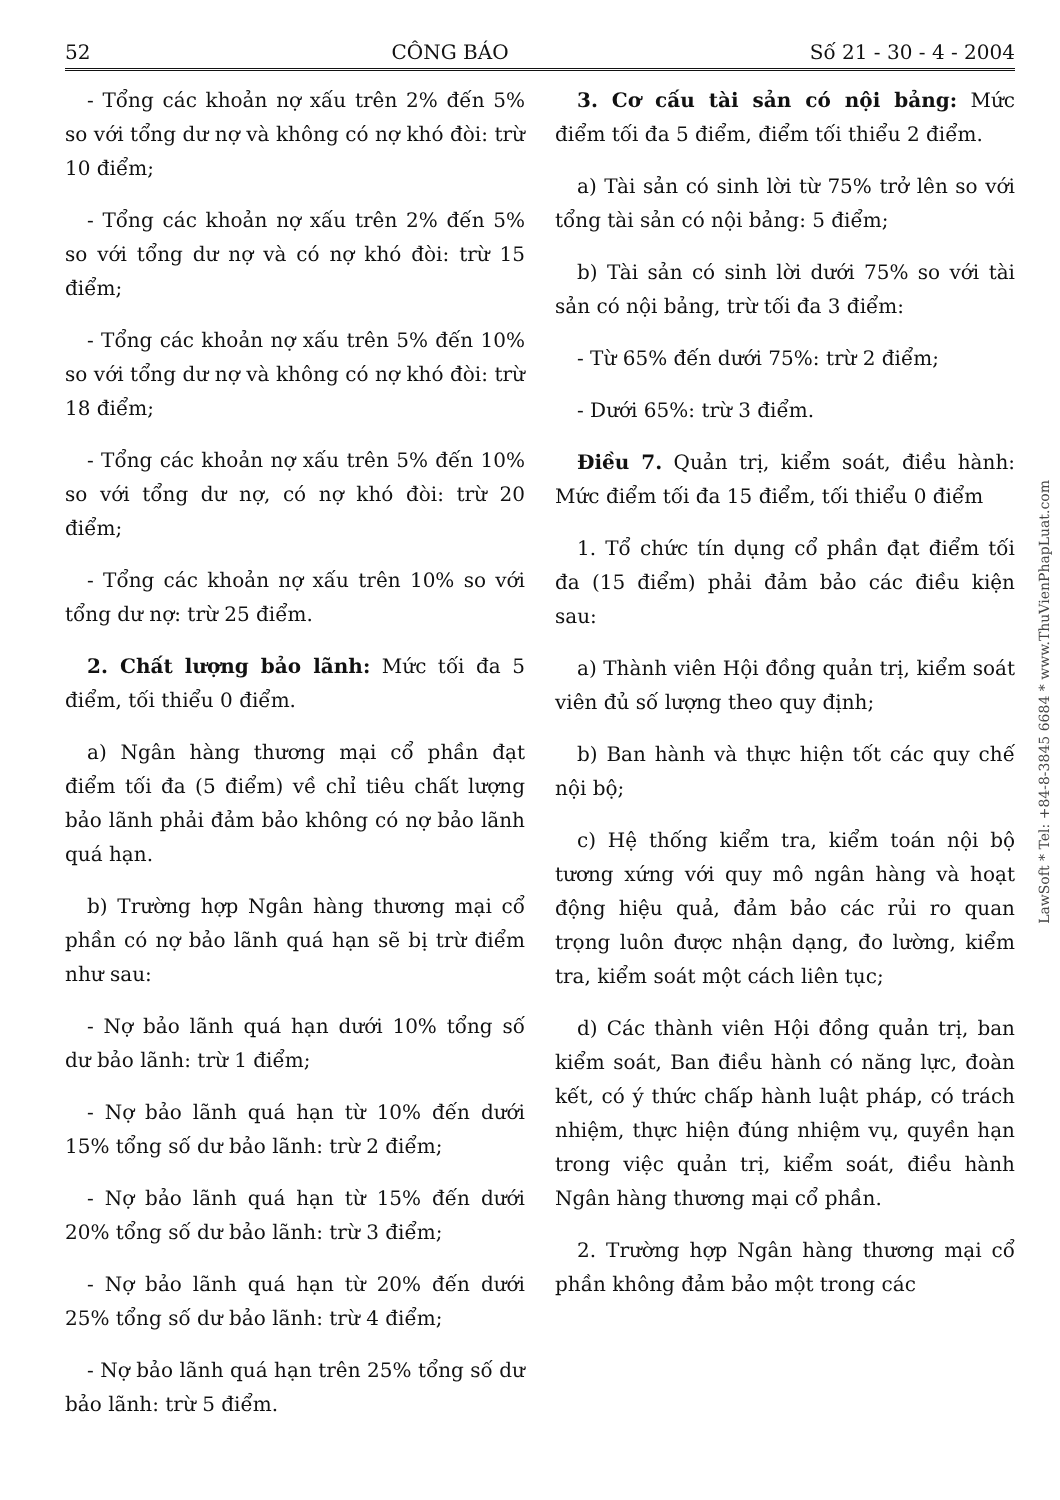52 CÔNG BÁO Số 21 - 30 - 4 - 2004
- Tổng các khoản nợ xấu trên 2% đến 5% so với tổng dư nợ và không có nợ khó đòi: trừ 10 điểm;
- Tổng các khoản nợ xấu trên 2% đến 5% so với tổng dư nợ và có nợ khó đòi: trừ 15 điểm;
- Tổng các khoản nợ xấu trên 5% đến 10% so với tổng dư nợ và không có nợ khó đòi: trừ 18 điểm;
- Tổng các khoản nợ xấu trên 5% đến 10% so với tổng dư nợ, có nợ khó đòi: trừ 20 điểm;
- Tổng các khoản nợ xấu trên 10% so với tổng dư nợ: trừ 25 điểm.
2. Chất lượng bảo lãnh: Mức tối đa 5 điểm, tối thiểu 0 điểm.
a) Ngân hàng thương mại cổ phần đạt điểm tối đa (5 điểm) về chỉ tiêu chất lượng bảo lãnh phải đảm bảo không có nợ bảo lãnh quá hạn.
b) Trường hợp Ngân hàng thương mại cổ phần có nợ bảo lãnh quá hạn sẽ bị trừ điểm như sau:
- Nợ bảo lãnh quá hạn dưới 10% tổng số dư bảo lãnh: trừ 1 điểm;
- Nợ bảo lãnh quá hạn từ 10% đến dưới 15% tổng số dư bảo lãnh: trừ 2 điểm;
- Nợ bảo lãnh quá hạn từ 15% đến dưới 20% tổng số dư bảo lãnh: trừ 3 điểm;
- Nợ bảo lãnh quá hạn từ 20% đến dưới 25% tổng số dư bảo lãnh: trừ 4 điểm;
- Nợ bảo lãnh quá hạn trên 25% tổng số dư bảo lãnh: trừ 5 điểm.
3. Cơ cấu tài sản có nội bảng: Mức điểm tối đa 5 điểm, điểm tối thiểu 2 điểm.
a) Tài sản có sinh lời từ 75% trở lên so với tổng tài sản có nội bảng: 5 điểm;
b) Tài sản có sinh lời dưới 75% so với tài sản có nội bảng, trừ tối đa 3 điểm:
- Từ 65% đến dưới 75%: trừ 2 điểm;
- Dưới 65%: trừ 3 điểm.
Điều 7. Quản trị, kiểm soát, điều hành: Mức điểm tối đa 15 điểm, tối thiểu 0 điểm
1. Tổ chức tín dụng cổ phần đạt điểm tối đa (15 điểm) phải đảm bảo các điều kiện sau:
a) Thành viên Hội đồng quản trị, kiểm soát viên đủ số lượng theo quy định;
b) Ban hành và thực hiện tốt các quy chế nội bộ;
c) Hệ thống kiểm tra, kiểm toán nội bộ tương xứng với quy mô ngân hàng và hoạt động hiệu quả, đảm bảo các rủi ro quan trọng luôn được nhận dạng, đo lường, kiểm tra, kiểm soát một cách liên tục;
d) Các thành viên Hội đồng quản trị, ban kiểm soát, Ban điều hành có năng lực, đoàn kết, có ý thức chấp hành luật pháp, có trách nhiệm, thực hiện đúng nhiệm vụ, quyền hạn trong việc quản trị, kiểm soát, điều hành Ngân hàng thương mại cổ phần.
2. Trường hợp Ngân hàng thương mại cổ phần không đảm bảo một trong các
LawSoft * Tel: +84-8-3845 6684 * www.ThuVienPhapLuat.com